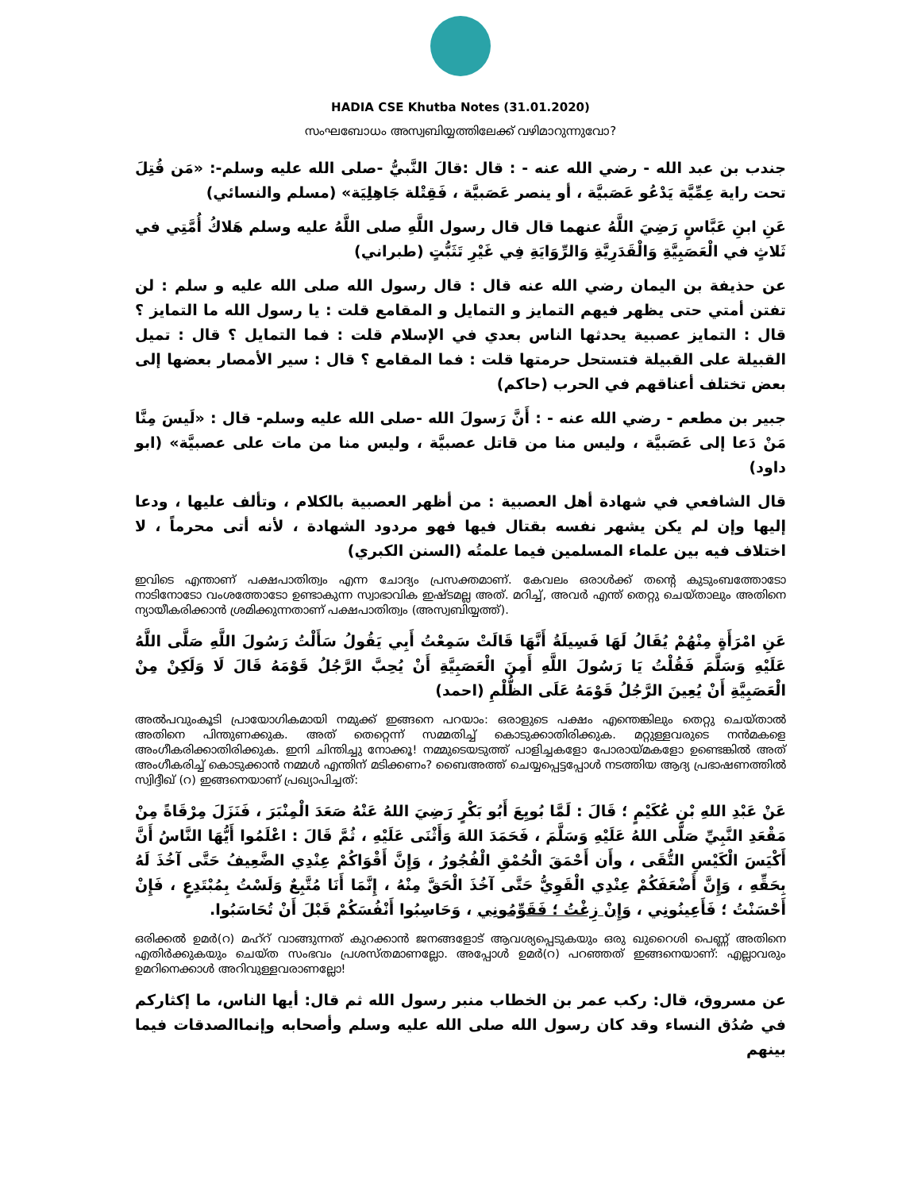HADIA CSE Khutba Notes (31.01.2020)
സംഘബോധം അസ്വബിയ്യത്തിലേക്ക് വഴിമാറുന്നുവോ?
جندب بن عبد الله - رضي الله عنه - : قال :قالَ النَّبيُّ -صلى الله عليه وسلم-: «مَن قُتِلَ تحت راية عِمِّيَّة يَدْعُو عَصَبيَّة ، أو ينصر عَصَبيَّة ، فَقِتْلة جَاهِلِيَة» (مسلم والنسائي)
عَنِ ابنِ عَبَّاسٍ رَضِيَ اللَّهُ عنهما قال قال رسول اللَّهِ صلى اللَّهُ عليه وسلم هَلاكُ أُمَّتِي في ثَلاثٍ في الْعَصَبِيَّةِ وَالْقَدَرِيَّةِ وَالرِّوَايَةِ فِي غَيْرِ تَثَبُّتٍ (طبراني)
عن حذيفة بن اليمان رضي الله عنه قال : قال رسول الله صلى الله عليه و سلم : لن تفتن أمتي حتى يظهر فيهم التمايز و التمايل و المقامع قلت : يا رسول الله ما التمايز ؟ قال : التمايز عصبية يحدثها الناس بعدي في الإسلام قلت : فما التمايل ؟ قال : تميل القبيلة على القبيلة فتستحل حرمتها قلت : فما المقامع ؟ قال : سير الأمصار بعضها إلى بعض تختلف أعناقهم في الحرب (حاكم)
جبير بن مطعم - رضي الله عنه - : أَنَّ رَسولَ الله -صلى الله عليه وسلم- قال : «لَيسَ مِنَّا مَنْ دَعا إلى عَصَبيَّة ، وليس منا من قاتل عصبيَّة ، وليس منا من مات على عصبيَّة» (ابو داود)
قال الشافعي في شهادة أهل العصبية : من أظهر العصبية بالكلام ، وتألف عليها ، ودعا إليها وإن لم يكن يشهر نفسه بقتال فيها فهو مردود الشهادة ، لأنه أتى محرماً ، لا اختلاف فيه بين علماء المسلمين فيما علمتُه (السنن الكبري)
ഇവിടെ എന്താണ് പക്ഷപാതിത്വം എന്ന ചോദ്യം പ്രസക്തമാണ്. കേവലം ഒരാൾക്ക് തന്റെ കുടുംബത്തോടോ നാടിനോടോ വംശത്തോടോ ഉണ്ടാകുന്ന സ്വാഭാവിക ഇഷ്ടമല്ല അത്. മറിച്ച്, അവർ എന്ത് തെറ്റു ചെയ്താലും അതിനെ ന്യായീകരിക്കാൻ ശ്രമിക്കുന്നതാണ് പക്ഷപാതിത്വം (അസ്വബിയ്യത്ത്).
عَنِ امْرَأَةٍ مِنْهُمْ يُقَالُ لَهَا فَسِيلَةُ أَنَّهَا قَالَتْ سَمِعْتُ أَبِي يَقُولُ سَأَلْتُ رَسُولَ اللَّهِ صَلَّى اللَّهُ عَلَيْهِ وَسَلَّمَ فَقُلْتُ يَا رَسُولَ اللَّهِ أَمِنَ الْعَصَبِيَّةِ أَنْ يُحِبَّ الرَّجُلُ قَوْمَهُ قَالَ لَا وَلَكِنْ مِنْ الْعَصَبِيَّةِ أَنْ يُعِينَ الرَّجُلُ قَوْمَهُ عَلَى الظُّلْمِ (احمد)
അൽപവുംകൂടി പ്രായോഗികമായി നമുക്ക് ഇങ്ങനെ പറയാം: ഒരാളുടെ പക്ഷം എന്തെങ്കിലും തെറ്റു ചെയ്താൽ അതിനെ പിന്തുണക്കുക. അത് തെറ്റെന്ന് സമ്മതിച്ച് കൊടുക്കാതിരിക്കുക. മറ്റുള്ളവരുടെ നൻമകളെ അംഗീകരിക്കാതിരിക്കുക. ഇനി ചിന്തിച്ചു നോക്കൂ! നമ്മുടെയടുത്ത് പാളിച്ചകളോ പോരായ്മകളോ ഉണ്ടെങ്കിൽ അത് അംഗീകരിച്ച് കൊടുക്കാൻ നമ്മൾ എന്തിന് മടിക്കണം? ബൈഅത്ത് ചെയ്യപ്പെട്ടപ്പോൾ നടത്തിയ ആദ്യ പ്രഭാഷണത്തിൽ സ്വിദ്ദീഖ് (റ) ഇങ്ങനെയാണ് പ്രഖ്യാപിച്ചത്:
عَنْ عَبْدِ اللهِ بْنِ عُكَيْمٍ ؛ قَالَ : لَمَّا بُويِعَ أَبُو بَكْرٍ رَضِيَ اللهُ عَنْهُ صَعَدَ الْمِنْبَرَ ، فَنَزَلَ مِرْقَاةً مِنْ مَقْعَدِ النَّبِيِّ صَلَّى اللهُ عَلَيْهِ وَسَلَّمَ ، فَحَمَدَ اللهَ وَأَثْنَى عَلَيْهِ ، ثُمَّ قَالَ : اعْلَمُوا أَيُّهَا النَّاسُ أَنَّ أَكْيَسَ الْكَيْسِ التُّقَى ، وأَن أَحْمَقَ الْحُمْقِ الْفُجُورُ ، وَإِنَّ أَقْوَاكُمْ عِنْدِي الضَّعِيفُ حَتَّى آخُذَ لَهُ بِحَقِّهِ ، وَإِنَّ أَضْعَفَكُمْ عِنْدِي الْقَوِيُّ حَتَّى آخُذَ الْحَقَّ مِنْهُ ، إِنَّمَا أَنَا مُتَّبِعٌ وَلَسْتُ بِمُبْتَدِعٍ ، فَإِنْ أَحْسَنْتُ ؛ فَأَعِينُونِي ، وَإِنْ زِغْتُ ؛ فَقَوِّمُونِي ، وَحَاسِبُوا أَنْفُسَكُمْ قَبْلَ أَنْ تُحَاسَبُوا.
ഒരിക്കൽ ഉമർ(റ) മഹ്റ് വാങ്ങുന്നത് കുറക്കാൻ ജനങ്ങളോട് ആവശ്യപ്പെടുകയും ഒരു ഖുറൈശി പെണ്ണ് അതിനെ എതിർക്കുകയും ചെയ്ത സംഭവം പ്രശസ്തമാണല്ലോ. അപ്പോൾ ഉമർ(റ) പറഞ്ഞത് ഇങ്ങനെയാണ്: എല്ലാവരും ഉമറിനെക്കാൾ അറിവുള്ളവരാണല്ലോ!
عن مسروق، قال: ركب عمر بن الخطاب منبر رسول الله ثم قال: أيها الناس، ما إكثاركم في صُدُق النساء وقد كان رسول الله صلى الله عليه وسلم وأصحابه وإنماالصدقات فيما بينهم